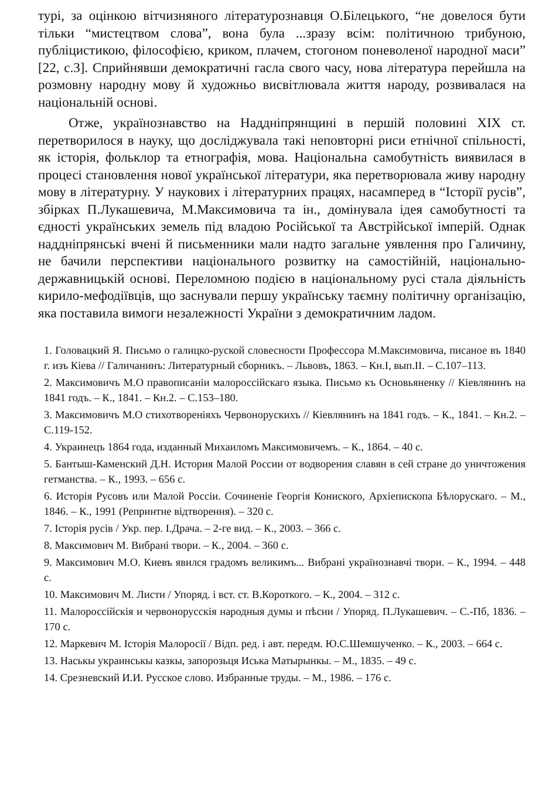турі, за оцінкою вітчизняного літературознавця О.Білецького, “не довелося бути тільки “мистецтвом слова”, вона була ...зразу всім: політичною трибуною, публіцистикою, філософією, криком, плачем, стогоном поневоленої народної маси” [22, с.3]. Сприйнявши демократичні гасла свого часу, нова література перейшла на розмовну народну мову й художньо висвітлювала життя народу, розвивалася на національній основі.
Отже, українознавство на Наддніпрянщині в першій половині XIX ст. перетворилося в науку, що досліджувала такі неповторні риси етнічної спільності, як історія, фольклор та етнографія, мова. Національна самобутність виявилася в процесі становлення нової української літератури, яка перетворювала живу народну мову в літературну. У наукових і літературних працях, насамперед в “Історії русів”, збірках П.Лукашевича, М.Максимовича та ін., домінувала ідея самобутності та єдності українських земель під владою Російської та Австрійської імперій. Однак наддніпрянські вчені й письменники мали надто загальне уявлення про Галичину, не бачили перспективи національного розвитку на самостійній, національно-державницькій основі. Переломною подією в національному русі стала діяльність кирило-мефодіївців, що заснували першу українську таємну політичну організацію, яка поставила вимоги незалежності України з демократичним ладом.
1. Головацкий Я. Письмо о галицко-руской словесности Профессора М.Максимовича, писаное въ 1840 г. изъ Кіева // Галичанинъ: Литературный сборникъ. – Львовъ, 1863. – Кн.І, вып.ІІ. – С.107–113.
2. Максимовичъ М.О правописаніи малороссійскаго языка. Письмо къ Основьяненку // Кіевлянинъ на 1841 годъ. – К., 1841. – Кн.2. – С.153–180.
3. Максимовичъ М.О стихотвореніяхъ Червонорускихъ // Кіевлянинъ на 1841 годъ. – К., 1841. – Кн.2. – С.119-152.
4. Украинецъ 1864 года, изданный Михаиломъ Максимовичемъ. – К., 1864. – 40 с.
5. Бантыш-Каменский Д.Н. История Малой России от водворения славян в сей стране до уничтожения гетманства. – К., 1993. – 656 с.
6. Исторія Русовъ или Малой Россіи. Сочиненіе Георгія Кониского, Архіепископа Бѣлорускаго. – М., 1846. – К., 1991 (Репринтне відтворення). – 320 с.
7. Історія русів / Укр. пер. І.Драча. – 2-ге вид. – К., 2003. – 366 с.
8. Максимович М. Вибрані твори. – К., 2004. – 360 с.
9. Максимович М.О. Киевъ явился градомъ великимъ... Вибрані українознавчі твори. – К., 1994. – 448 с.
10. Максимович М. Листи / Упоряд. і вст. ст. В.Короткого. – К., 2004. – 312 с.
11. Малороссійскія и червонорусскія народныя думы и пѣсни / Упоряд. П.Лукашевич. – С.-Пб, 1836. – 170 с.
12. Маркевич М. Історія Малоросії / Відп. ред. і авт. передм. Ю.С.Шемшученко. – К., 2003. – 664 с.
13. Наськы украинськы казкы, запорозьця Иська Матырынкы. – М., 1835. – 49 с.
14. Срезневский И.И. Русское слово. Избранные труды. – М., 1986. – 176 с.